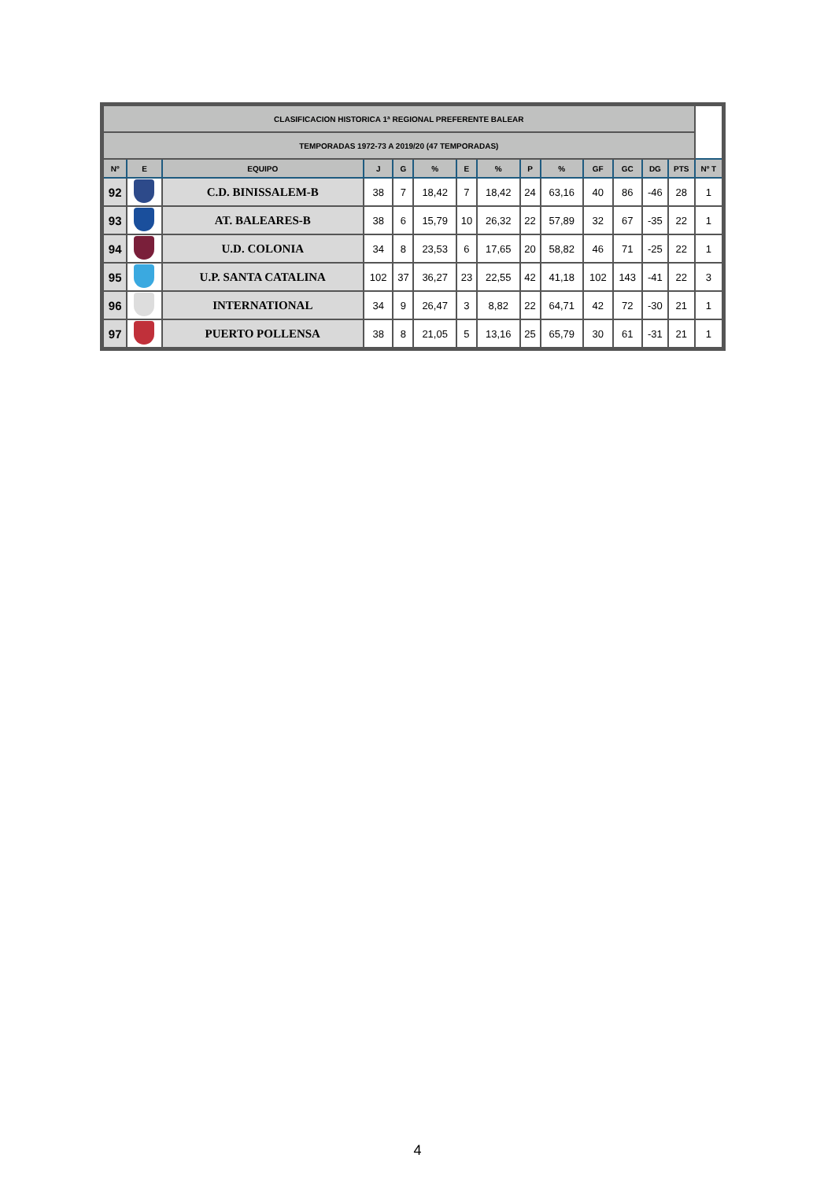| CLASIFICACION HISTORICA 1ª REGIONAL PREFERENTE BALEAR | | | | | | | | | | | | | | |
| TEMPORADAS 1972-73 A 2019/20 (47 TEMPORADAS) | | | | | | | | | | | | | | |
| Nº | E | EQUIPO | J | G | % | E | % | P | % | GF | GC | DG | PTS | Nº T |
| 92 | | C.D. BINISSALEM-B | 38 | 7 | 18,42 | 7 | 18,42 | 24 | 63,16 | 40 | 86 | -46 | 28 | 1 |
| 93 | | AT. BALEARES-B | 38 | 6 | 15,79 | 10 | 26,32 | 22 | 57,89 | 32 | 67 | -35 | 22 | 1 |
| 94 | | U.D. COLONIA | 34 | 8 | 23,53 | 6 | 17,65 | 20 | 58,82 | 46 | 71 | -25 | 22 | 1 |
| 95 | | U.P. SANTA CATALINA | 102 | 37 | 36,27 | 23 | 22,55 | 42 | 41,18 | 102 | 143 | -41 | 22 | 3 |
| 96 | | INTERNATIONAL | 34 | 9 | 26,47 | 3 | 8,82 | 22 | 64,71 | 42 | 72 | -30 | 21 | 1 |
| 97 | | PUERTO POLLENSA | 38 | 8 | 21,05 | 5 | 13,16 | 25 | 65,79 | 30 | 61 | -31 | 21 | 1 |
4